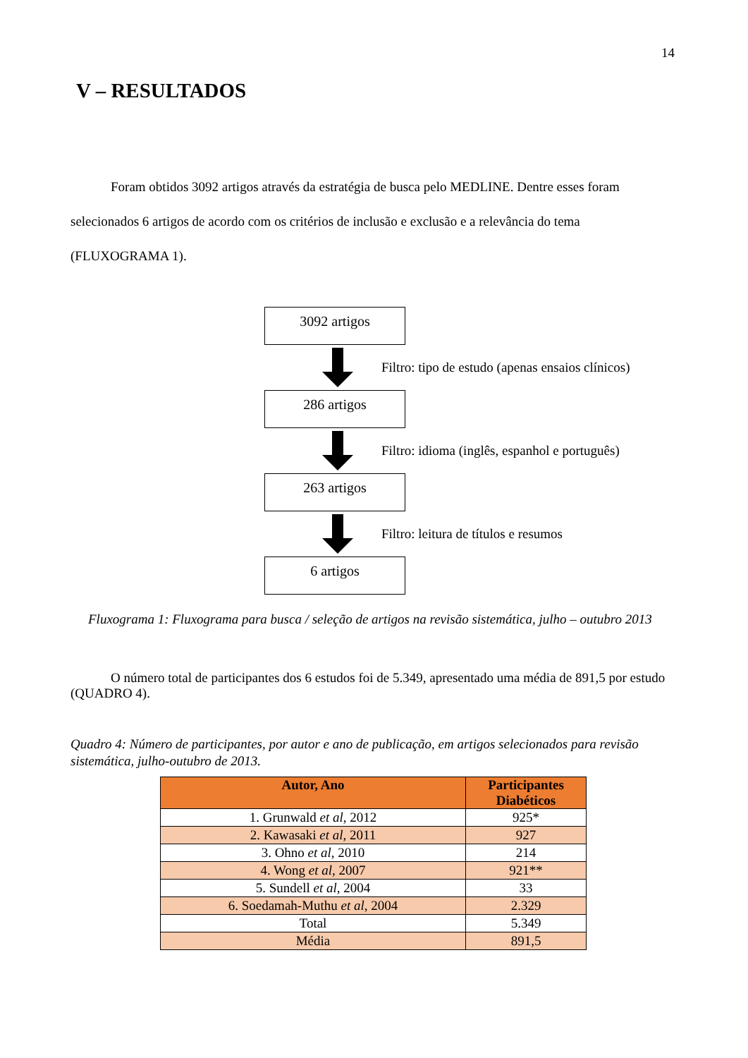14
V – RESULTADOS
Foram obtidos 3092 artigos através da estratégia de busca pelo MEDLINE. Dentre esses foram selecionados 6 artigos de acordo com os critérios de inclusão e exclusão e a relevância do tema (FLUXOGRAMA 1).
3092 artigos
Filtro: tipo de estudo (apenas ensaios clínicos)
286 artigos
Filtro: idioma (inglês, espanhol e português)
263 artigos
Filtro: leitura de títulos e resumos
6 artigos
Fluxograma 1: Fluxograma para busca / seleção de artigos na revisão sistemática, julho – outubro 2013
O número total de participantes dos 6 estudos foi de 5.349, apresentado uma média de 891,5 por estudo (QUADRO 4).
Quadro 4: Número de participantes, por autor e ano de publicação, em artigos selecionados para revisão sistemática, julho-outubro de 2013.
| Autor, Ano | Participantes Diabéticos |
| --- | --- |
| 1. Grunwald et al , 2012 | 925* |
| 2. Kawasaki et al , 2011 | 927 |
| 3. Ohno et al , 2010 | 214 |
| 4. Wong et al , 2007 | 921** |
| 5. Sundell et al , 2004 | 33 |
| 6. Soedamah-Muthu et al , 2004 | 2.329 |
| Total | 5.349 |
| Média | 891,5 |